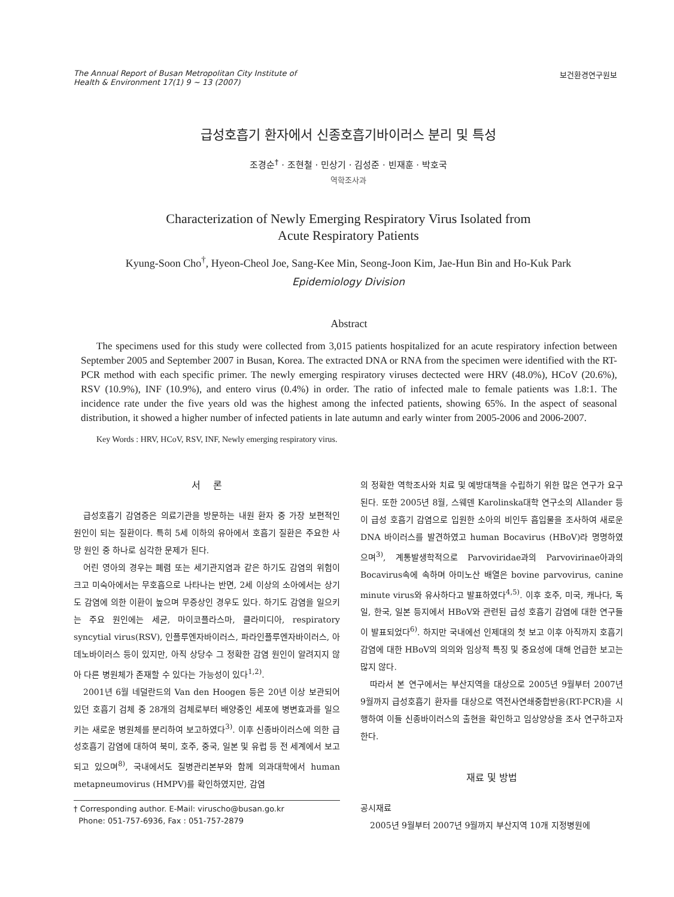The Annual Report of Busan Metropolitan City Institute of
Health & Environment 17(1) 9 ~ 13 (2007)
보건환경연구원보
급성호흡기 환자에서 신종호흡기바이러스 분리 및 특성
조경순<sup>†</sup> · 조현철 · 민상기 · 김성준 · 빈재훈 · 박호국
역학조사과
Characterization of Newly Emerging Respiratory Virus Isolated from
Acute Respiratory Patients
Kyung-Soon Cho<sup>†</sup>, Hyeon-Cheol Joe, Sang-Kee Min, Seong-Joon Kim, Jae-Hun Bin and Ho-Kuk Park
Epidemiology Division
Abstract
The specimens used for this study were collected from 3,015 patients hospitalized for an acute respiratory infection between September 2005 and September 2007 in Busan, Korea. The extracted DNA or RNA from the specimen were identified with the RT-PCR method with each specific primer. The newly emerging respiratory viruses dectected were HRV (48.0%), HCoV (20.6%), RSV (10.9%), INF (10.9%), and entero virus (0.4%) in order. The ratio of infected male to female patients was 1.8:1. The incidence rate under the five years old was the highest among the infected patients, showing 65%. In the aspect of seasonal distribution, it showed a higher number of infected patients in late autumn and early winter from 2005-2006 and 2006-2007.
Key Words : HRV, HCoV, RSV, INF, Newly emerging respiratory virus.
서 론
급성호흡기 감염증은 의료기관을 방문하는 내원 환자 중 가장 보편적인 원인이 되는 질환이다. 특히 5세 이하의 유아에서 호흡기 질환은 주요한 사망 원인 중 하나로 심각한 문제가 된다.
어린 영아의 경우는 폐렴 또는 세기관지염과 같은 하기도 감염의 위험이 크고 미숙아에서는 무호흡으로 나타나는 반면, 2세 이상의 소아에서는 상기도 감염에 의한 이환이 높으며 무증상인 경우도 있다. 하기도 감염을 일으키는 주요 원인에는 세균, 마이코플라스마, 클라미디아, respiratory syncytial virus(RSV), 인플루엔자바이러스, 파라인플루엔자바이러스, 아데노바이러스 등이 있지만, 아직 상당수 그 정확한 감염 원인이 알려지지 않아 다른 병원체가 존재할 수 있다는 가능성이 있다<sup>1,2)</sup>.
2001년 6월 네덜란드의 Van den Hoogen 등은 20년 이상 보관되어 있던 호흡기 검체 중 28개의 검체로부터 배양중인 세포에 병변효과를 일으키는 새로운 병원체를 분리하여 보고하였다<sup>3)</sup>. 이후 신종바이러스에 의한 급성호흡기 감염에 대하여 북미, 호주, 중국, 일본 및 유럽 등 전 세계에서 보고되고 있으며<sup>8)</sup>, 국내에서도 질병관리본부와 함께 의과대학에서 human metapneumovirus (HMPV)를 확인하였지만, 감염
† Corresponding author. E-Mail: viruscho@busan.go.kr
Phone: 051-757-6936, Fax : 051-757-2879
의 정확한 역학조사와 치료 및 예방대책을 수립하기 위한 많은 연구가 요구된다. 또한 2005년 8월, 스웨덴 Karolinska대학 연구소의 Allander 등이 급성 호흡기 감염으로 입원한 소아의 비인두 흡입물을 조사하여 새로운 DNA 바이러스를 발견하였고 human Bocavirus (HBoV)라 명명하였으며<sup>3)</sup>, 계통발생학적으로 Parvoviridae과의 Parvovirinae아과의 Bocavirus속에 속하며 아미노산 배열은 bovine parvovirus, canine minute virus와 유사하다고 발표하였다<sup>4,5)</sup>. 이후 호주, 미국, 캐나다, 독일, 한국, 일본 등지에서 HBoV와 관련된 급성 호흡기 감염에 대한 연구들이 발표되었다<sup>6)</sup>. 하지만 국내에선 인제대의 첫 보고 이후 아직까지 호흡기 감염에 대한 HBoV의 의의와 임상적 특징 및 중요성에 대해 언급한 보고는 많지 않다.
따라서 본 연구에서는 부산지역을 대상으로 2005년 9월부터 2007년 9월까지 급성호흡기 환자를 대상으로 역전사연쇄중합반응(RT-PCR)을 시행하여 이들 신종바이러스의 출현을 확인하고 임상양상을 조사 연구하고자 한다.
재료 및 방법
공시재료
2005년 9월부터 2007년 9월까지 부산지역 10개 지정병원에